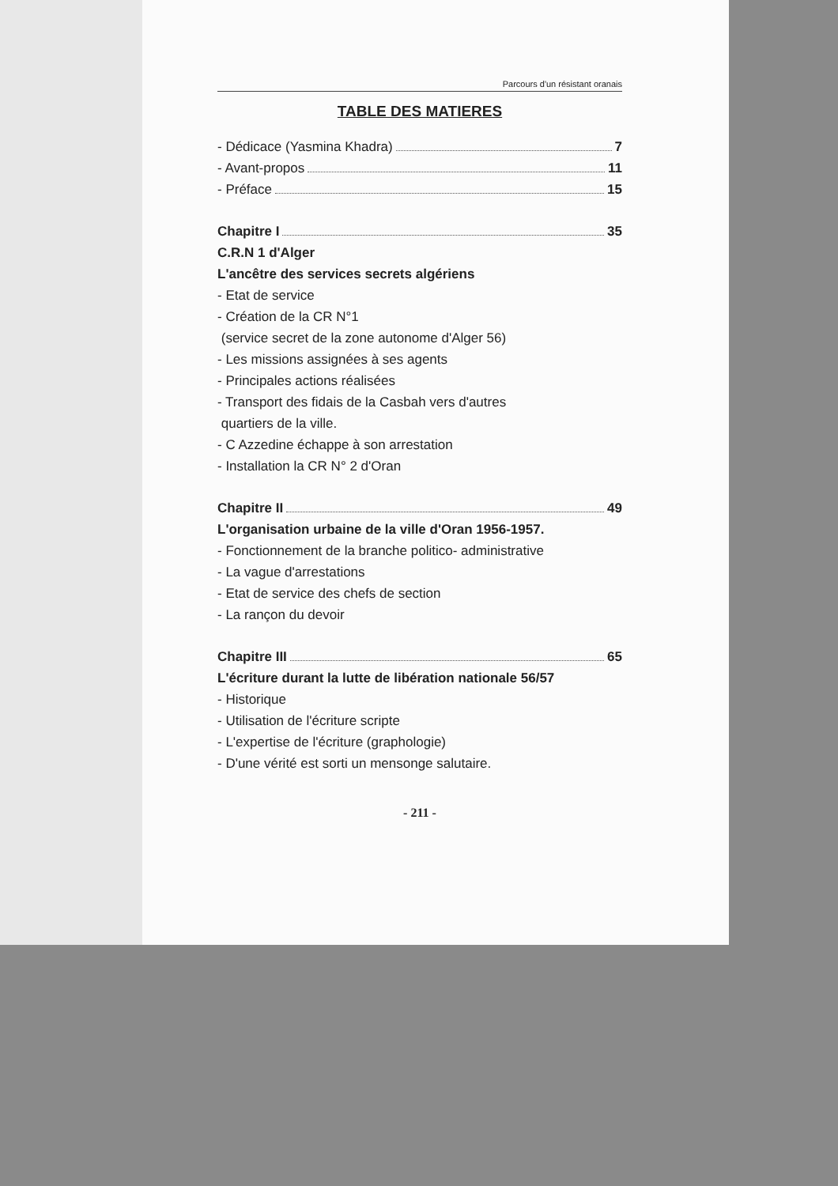Parcours d'un résistant oranais
TABLE DES MATIERES
- Dédicace (Yasmina Khadra) 7
- Avant-propos 11
- Préface 15
Chapitre I 35
C.R.N 1 d'Alger
L'ancêtre des services secrets algériens
- Etat de service
- Création de la CR N°1
(service secret de la zone autonome d'Alger 56)
- Les missions assignées à ses agents
- Principales actions réalisées
- Transport des fidais de la Casbah vers d'autres
quartiers de la ville.
- C Azzedine échappe à son arrestation
- Installation la CR N° 2 d'Oran
Chapitre II 49
L'organisation urbaine de la ville d'Oran 1956-1957.
- Fonctionnement de la branche politico- administrative
- La vague d'arrestations
- Etat de service des chefs de section
- La rançon du devoir
Chapitre III 65
L'écriture durant la lutte de libération nationale 56/57
- Historique
- Utilisation de l'écriture scripte
- L'expertise de l'écriture (graphologie)
- D'une vérité est sorti un mensonge salutaire.
- 211 -